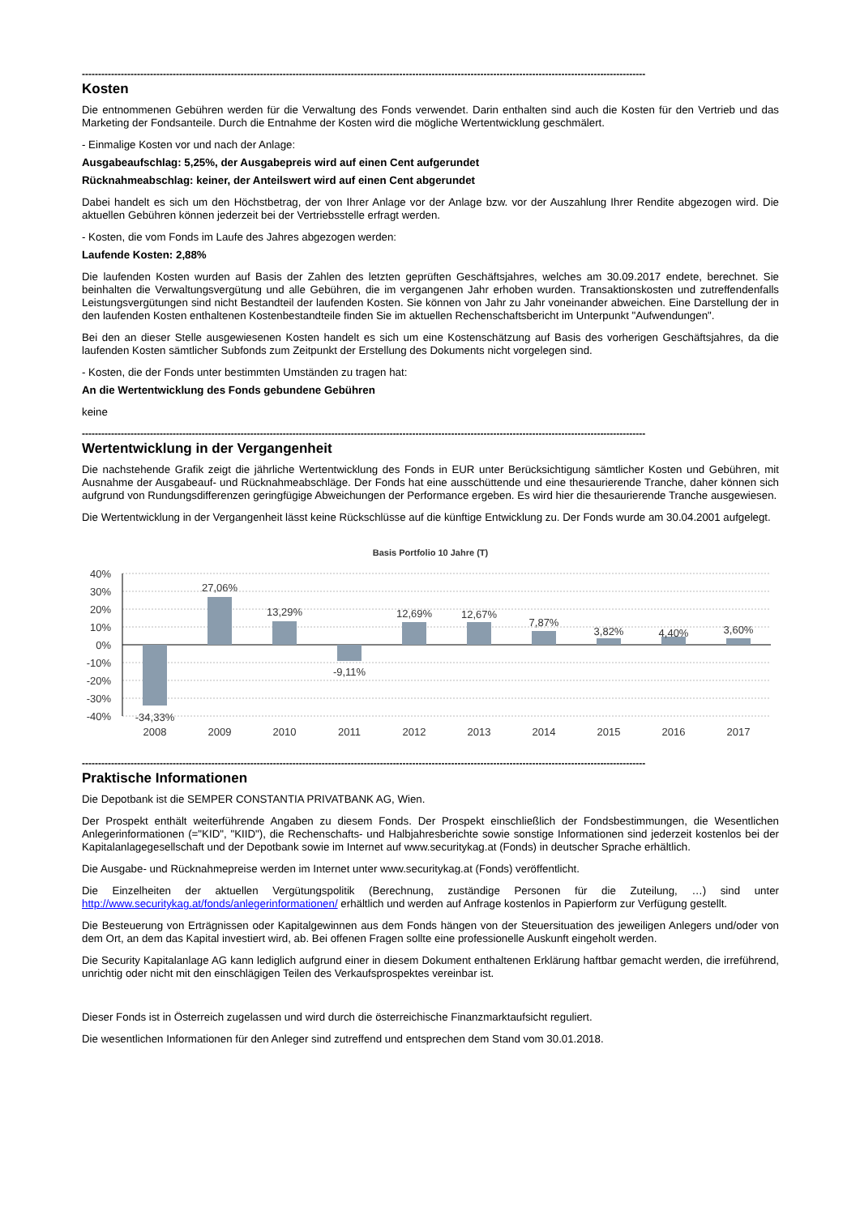------------------------------------------------------------------------------------------------------------------------------------------------------------------------------
Kosten
Die entnommenen Gebühren werden für die Verwaltung des Fonds verwendet. Darin enthalten sind auch die Kosten für den Vertrieb und das Marketing der Fondsanteile. Durch die Entnahme der Kosten wird die mögliche Wertentwicklung geschmälert.
- Einmalige Kosten vor und nach der Anlage:
Ausgabeaufschlag: 5,25%, der Ausgabepreis wird auf einen Cent aufgerundet
Rücknahmeabschlag: keiner, der Anteilswert wird auf einen Cent abgerundet
Dabei handelt es sich um den Höchstbetrag, der von Ihrer Anlage vor der Anlage bzw. vor der Auszahlung Ihrer Rendite abgezogen wird. Die aktuellen Gebühren können jederzeit bei der Vertriebsstelle erfragt werden.
- Kosten, die vom Fonds im Laufe des Jahres abgezogen werden:
Laufende Kosten: 2,88%
Die laufenden Kosten wurden auf Basis der Zahlen des letzten geprüften Geschäftsjahres, welches am 30.09.2017 endete, berechnet. Sie beinhalten die Verwaltungsvergütung und alle Gebühren, die im vergangenen Jahr erhoben wurden. Transaktionskosten und zutreffendenfalls Leistungsvergütungen sind nicht Bestandteil der laufenden Kosten. Sie können von Jahr zu Jahr voneinander abweichen. Eine Darstellung der in den laufenden Kosten enthaltenen Kostenbestandteile finden Sie im aktuellen Rechenschaftsbericht im Unterpunkt "Aufwendungen".
Bei den an dieser Stelle ausgewiesenen Kosten handelt es sich um eine Kostenschätzung auf Basis des vorherigen Geschäftsjahres, da die laufenden Kosten sämtlicher Subfonds zum Zeitpunkt der Erstellung des Dokuments nicht vorgelegen sind.
- Kosten, die der Fonds unter bestimmten Umständen zu tragen hat:
An die Wertentwicklung des Fonds gebundene Gebühren
keine
------------------------------------------------------------------------------------------------------------------------------------------------------------------------------
Wertentwicklung in der Vergangenheit
Die nachstehende Grafik zeigt die jährliche Wertentwicklung des Fonds in EUR unter Berücksichtigung sämtlicher Kosten und Gebühren, mit Ausnahme der Ausgabeauf- und Rücknahmeabschläge. Der Fonds hat eine ausschüttende und eine thesaurierende Tranche, daher können sich aufgrund von Rundungsdifferenzen geringfügige Abweichungen der Performance ergeben. Es wird hier die thesaurierende Tranche ausgewiesen.
Die Wertentwicklung in der Vergangenheit lässt keine Rückschlüsse auf die künftige Entwicklung zu. Der Fonds wurde am 30.04.2001 aufgelegt.
Basis Portfolio 10 Jahre (T)
40%
30%
20%
10%
0%
-10%
-20%
-30%
-40%
-34,33%
27,06%
13,29%
-9,11%
12,69%
12,67%
7,87%
3,82%
4,40%
3,60%
2008
2009
2010
2011
2012
2013
2014
2015
2016
2017
------------------------------------------------------------------------------------------------------------------------------------------------------------------------------
Praktische Informationen
Die Depotbank ist die SEMPER CONSTANTIA PRIVATBANK AG, Wien.
Der Prospekt enthält weiterführende Angaben zu diesem Fonds. Der Prospekt einschließlich der Fondsbestimmungen, die Wesentlichen Anlegerinformationen (="KID", "KIID"), die Rechenschafts- und Halbjahresberichte sowie sonstige Informationen sind jederzeit kostenlos bei der Kapitalanlagegesellschaft und der Depotbank sowie im Internet auf www.securitykag.at (Fonds) in deutscher Sprache erhältlich.
Die Ausgabe- und Rücknahmepreise werden im Internet unter www.securitykag.at (Fonds) veröffentlicht.
Die Einzelheiten der aktuellen Vergütungspolitik (Berechnung, zuständige Personen für die Zuteilung, …) sind unter http://www.securitykag.at/fonds/anlegerinformationen/ erhältlich und werden auf Anfrage kostenlos in Papierform zur Verfügung gestellt.
Die Besteuerung von Erträgnissen oder Kapitalgewinnen aus dem Fonds hängen von der Steuersituation des jeweiligen Anlegers und/oder von dem Ort, an dem das Kapital investiert wird, ab. Bei offenen Fragen sollte eine professionelle Auskunft eingeholt werden.
Die Security Kapitalanlage AG kann lediglich aufgrund einer in diesem Dokument enthaltenen Erklärung haftbar gemacht werden, die irreführend, unrichtig oder nicht mit den einschlägigen Teilen des Verkaufsprospektes vereinbar ist.
Dieser Fonds ist in Österreich zugelassen und wird durch die österreichische Finanzmarktaufsicht reguliert.
Die wesentlichen Informationen für den Anleger sind zutreffend und entsprechen dem Stand vom 30.01.2018.